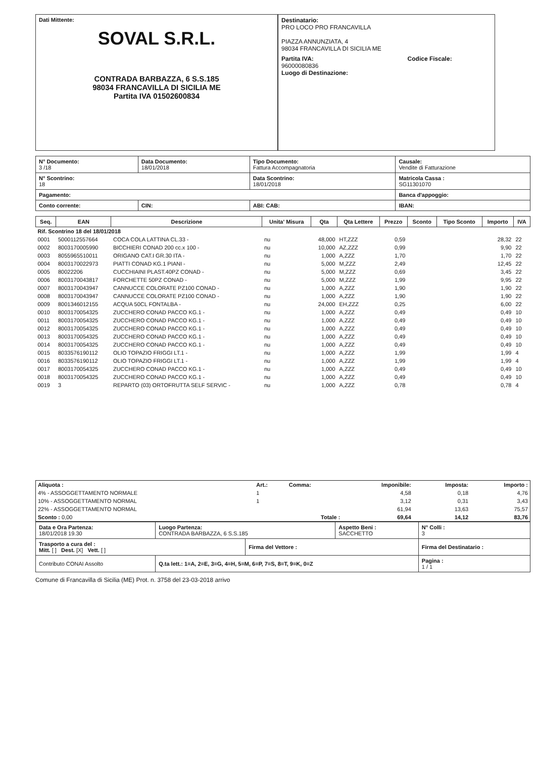Dati Mittente:
SOVAL S.R.L.
CONTRADA BARBAZZA, 6 S.S.185
98034 FRANCAVILLA DI SICILIA ME
Partita IVA 01502600834
Destinatario:
PRO LOCO PRO FRANCAVILLA
PIAZZA ANNUNZIATA, 4
98034 FRANCAVILLA DI SICILIA ME
Partita IVA:
96000080836
Codice Fiscale:
Luogo di Destinazione:
| N° Documento: 3 /18 | Data Documento: 18/01/2018 | Tipo Documento: Fattura Accompagnatoria | Causale: Vendite di Fatturazione |
| N° Scontrino: 18 | | Data Scontrino: 18/01/2018 | Matricola Cassa : SG11301070 |
| Pagamento: | | | Banca d'appoggio: |
| Conto corrente: | CIN: | ABI: CAB: | IBAN: |
| Seq. | EAN | Descrizione | Unita' Misura | Qta | Qta Lettere | Prezzo | Sconto | Tipo Sconto | Importo | IVA |
| --- | --- | --- | --- | --- | --- | --- | --- | --- | --- | --- |
| Rif. Scontrino 18 del 18/01/2018 | | | | | | | | | | |
| 0001 | 5000112557664 | COCA COLA LATTINA CL.33 - | nu | 48,000 | HT,ZZZ | 0,59 | | | 28,32 | 22 |
| 0002 | 8003170005990 | BICCHIERI CONAD 200 cc.x 100 - | nu | 10,000 | AZ,ZZZ | 0,99 | | | 9,90 | 22 |
| 0003 | 8055965510011 | ORIGANO CAT.I GR.30 ITA - | nu | 1,000 | A,ZZZ | 1,70 | | | 1,70 | 22 |
| 0004 | 8003170022973 | PIATTI CONAD KG.1 PIANI - | nu | 5,000 | M,ZZZ | 2,49 | | | 12,45 | 22 |
| 0005 | 80022206 | CUCCHIAINI PLAST.40PZ CONAD - | nu | 5,000 | M,ZZZ | 0,69 | | | 3,45 | 22 |
| 0006 | 8003170043817 | FORCHETTE 50PZ CONAD - | nu | 5,000 | M,ZZZ | 1,99 | | | 9,95 | 22 |
| 0007 | 8003170043947 | CANNUCCE COLORATE PZ100 CONAD - | nu | 1,000 | A,ZZZ | 1,90 | | | 1,90 | 22 |
| 0008 | 8003170043947 | CANNUCCE COLORATE PZ100 CONAD - | nu | 1,000 | A,ZZZ | 1,90 | | | 1,90 | 22 |
| 0009 | 8001346012155 | ACQUA 50CL FONTALBA - | nu | 24,000 | EH,ZZZ | 0,25 | | | 6,00 | 22 |
| 0010 | 8003170054325 | ZUCCHERO CONAD PACCO KG.1 - | nu | 1,000 | A,ZZZ | 0,49 | | | 0,49 | 10 |
| 0011 | 8003170054325 | ZUCCHERO CONAD PACCO KG.1 - | nu | 1,000 | A,ZZZ | 0,49 | | | 0,49 | 10 |
| 0012 | 8003170054325 | ZUCCHERO CONAD PACCO KG.1 - | nu | 1,000 | A,ZZZ | 0,49 | | | 0,49 | 10 |
| 0013 | 8003170054325 | ZUCCHERO CONAD PACCO KG.1 - | nu | 1,000 | A,ZZZ | 0,49 | | | 0,49 | 10 |
| 0014 | 8003170054325 | ZUCCHERO CONAD PACCO KG.1 - | nu | 1,000 | A,ZZZ | 0,49 | | | 0,49 | 10 |
| 0015 | 8033576190112 | OLIO TOPAZIO FRIGGI LT.1 - | nu | 1,000 | A,ZZZ | 1,99 | | | 1,99 | 4 |
| 0016 | 8033576190112 | OLIO TOPAZIO FRIGGI LT.1 - | nu | 1,000 | A,ZZZ | 1,99 | | | 1,99 | 4 |
| 0017 | 8003170054325 | ZUCCHERO CONAD PACCO KG.1 - | nu | 1,000 | A,ZZZ | 0,49 | | | 0,49 | 10 |
| 0018 | 8003170054325 | ZUCCHERO CONAD PACCO KG.1 - | nu | 1,000 | A,ZZZ | 0,49 | | | 0,49 | 10 |
| 0019 | 3 | REPARTO (03) ORTOFRUTTA SELF SERVIC - | nu | 1,000 | A,ZZZ | 0,78 | | | 0,78 | 4 |
| Aliquota : | Art.: | Comma: | Imponibile: | Imposta: | Importo : |
| 4% - ASSOGGETTAMENTO NORMALE | 1 | | 4,58 | 0,18 | 4,76 |
| 10% - ASSOGGETTAMENTO NORMAL | 1 | | 3,12 | 0,31 | 3,43 |
| 22% - ASSOGGETTAMENTO NORMAL | | | 61,94 | 13,63 | 75,57 |
| Sconto : 0,00 | | Totale : | 69,64 | 14,12 | 83,76 |
| Data e Ora Partenza: 18/01/2018 19.30 | Luogo Partenza: CONTRADA BARBAZZA, 6 S.S.185 | | Aspetto Beni : SACCHETTO | N° Colli : 3 |
| Trasporto a cura del : Mitt. [ ] Dest. [X] Vett. [ ] | | Firma del Vettore : | | Firma del Destinatario : |
| Contributo CONAI Assolto | Q.ta lett.: 1=A, 2=E, 3=G, 4=H, 5=M, 6=P, 7=S, 8=T, 9=K, 0=Z | | | Pagina : 1 / 1 |
Comune di Francavilla di Sicilia (ME) Prot. n. 3758 del 23-03-2018 arrivo